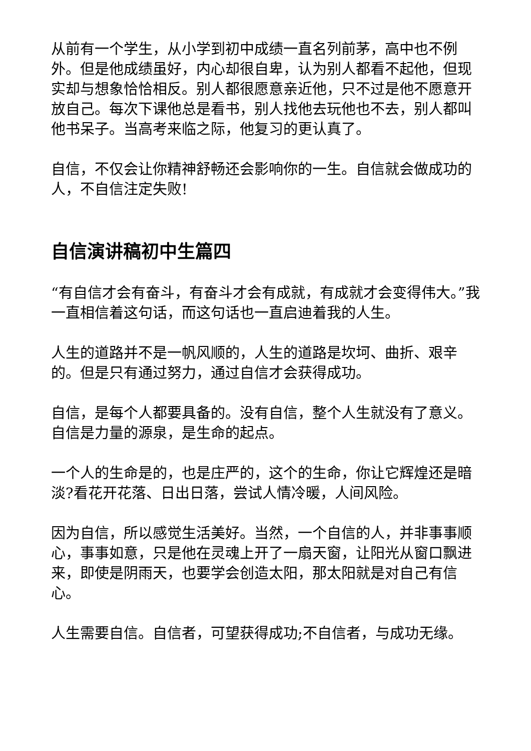从前有一个学生，从小学到初中成绩一直名列前茅，高中也不例外。但是他成绩虽好，内心却很自卑，认为别人都看不起他，但现实却与想象恰恰相反。别人都很愿意亲近他，只不过是他不愿意开放自己。每次下课他总是看书，别人找他去玩他也不去，别人都叫他书呆子。当高考来临之际，他复习的更认真了。
自信，不仅会让你精神舒畅还会影响你的一生。自信就会做成功的人，不自信注定失败!
自信演讲稿初中生篇四
“有自信才会有奋斗，有奋斗才会有成就，有成就才会变得伟大。”我一直相信着这句话，而这句话也一直启迪着我的人生。
人生的道路并不是一帆风顺的，人生的道路是坎坷、曲折、艰辛的。但是只有通过努力，通过自信才会获得成功。
自信，是每个人都要具备的。没有自信，整个人生就没有了意义。自信是力量的源泉，是生命的起点。
一个人的生命是的，也是庄严的，这个的生命，你让它辉煌还是暗淡?看花开花落、日出日落，尝试人情冷暖，人间风险。
因为自信，所以感觉生活美好。当然，一个自信的人，并非事事顺心，事事如意，只是他在灵魂上开了一扇天窗，让阳光从窗口飘进来，即使是阴雨天，也要学会创造太阳，那太阳就是对自己有信心。
人生需要自信。自信者，可望获得成功;不自信者，与成功无缘。